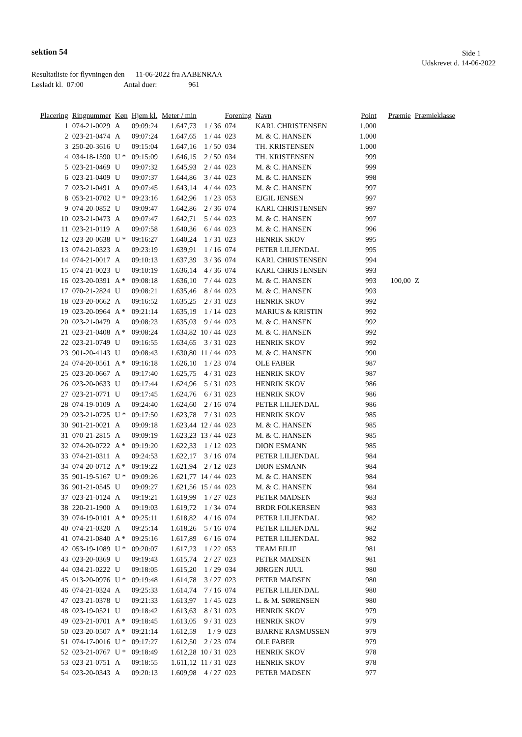sektion 54 Side 1
Udskrevet d. 14-06-2022
Resultatliste for flyvningen den 11-06-2022 fra AABENRAA
Løsladt kl. 07:00 Antal duer: 961
| Placering | Ringnummer | Køn | Hjem kl. | Meter / min | | Forening | Navn | Point | Præmie | Præmieklasse |
| --- | --- | --- | --- | --- | --- | --- | --- | --- | --- | --- |
| 1 | 074-21-0029 | A | 09:09:24 | 1.647,73 | 1 / 36 | 074 | KARL CHRISTENSEN | 1.000 | | |
| 2 | 023-21-0474 | A | 09:07:24 | 1.647,65 | 1 / 44 | 023 | M. & C. HANSEN | 1.000 | | |
| 3 | 250-20-3616 | U | 09:15:04 | 1.647,16 | 1 / 50 | 034 | TH. KRISTENSEN | 1.000 | | |
| 4 | 034-18-1590 | U * | 09:15:09 | 1.646,15 | 2 / 50 | 034 | TH. KRISTENSEN | 999 | | |
| 5 | 023-21-0469 | U | 09:07:32 | 1.645,93 | 2 / 44 | 023 | M. & C. HANSEN | 999 | | |
| 6 | 023-21-0409 | U | 09:07:37 | 1.644,86 | 3 / 44 | 023 | M. & C. HANSEN | 998 | | |
| 7 | 023-21-0491 | A | 09:07:45 | 1.643,14 | 4 / 44 | 023 | M. & C. HANSEN | 997 | | |
| 8 | 053-21-0702 | U * | 09:23:16 | 1.642,96 | 1 / 23 | 053 | EJGIL JENSEN | 997 | | |
| 9 | 074-20-0852 | U | 09:09:47 | 1.642,86 | 2 / 36 | 074 | KARL CHRISTENSEN | 997 | | |
| 10 | 023-21-0473 | A | 09:07:47 | 1.642,71 | 5 / 44 | 023 | M. & C. HANSEN | 997 | | |
| 11 | 023-21-0119 | A | 09:07:58 | 1.640,36 | 6 / 44 | 023 | M. & C. HANSEN | 996 | | |
| 12 | 023-20-0638 | U * | 09:16:27 | 1.640,24 | 1 / 31 | 023 | HENRIK SKOV | 995 | | |
| 13 | 074-21-0323 | A | 09:23:19 | 1.639,91 | 1 / 16 | 074 | PETER LILJENDAL | 995 | | |
| 14 | 074-21-0017 | A | 09:10:13 | 1.637,39 | 3 / 36 | 074 | KARL CHRISTENSEN | 994 | | |
| 15 | 074-21-0023 | U | 09:10:19 | 1.636,14 | 4 / 36 | 074 | KARL CHRISTENSEN | 993 | | |
| 16 | 023-20-0391 | A * | 09:08:18 | 1.636,10 | 7 / 44 | 023 | M. & C. HANSEN | 993 | 100,00 | Z |
| 17 | 070-21-2824 | U | 09:08:21 | 1.635,46 | 8 / 44 | 023 | M. & C. HANSEN | 993 | | |
| 18 | 023-20-0662 | A | 09:16:52 | 1.635,25 | 2 / 31 | 023 | HENRIK SKOV | 992 | | |
| 19 | 023-20-0964 | A * | 09:21:14 | 1.635,19 | 1 / 14 | 023 | MARIUS & KRISTIN | 992 | | |
| 20 | 023-21-0479 | A | 09:08:23 | 1.635,03 | 9 / 44 | 023 | M. & C. HANSEN | 992 | | |
| 21 | 023-21-0408 | A * | 09:08:24 | 1.634,82 | 10 / 44 | 023 | M. & C. HANSEN | 992 | | |
| 22 | 023-21-0749 | U | 09:16:55 | 1.634,65 | 3 / 31 | 023 | HENRIK SKOV | 992 | | |
| 23 | 901-20-4143 | U | 09:08:43 | 1.630,80 | 11 / 44 | 023 | M. & C. HANSEN | 990 | | |
| 24 | 074-20-0561 | A * | 09:16:18 | 1.626,10 | 1 / 23 | 074 | OLE FABER | 987 | | |
| 25 | 023-20-0667 | A | 09:17:40 | 1.625,75 | 4 / 31 | 023 | HENRIK SKOV | 987 | | |
| 26 | 023-20-0633 | U | 09:17:44 | 1.624,96 | 5 / 31 | 023 | HENRIK SKOV | 986 | | |
| 27 | 023-21-0771 | U | 09:17:45 | 1.624,76 | 6 / 31 | 023 | HENRIK SKOV | 986 | | |
| 28 | 074-19-0109 | A | 09:24:40 | 1.624,60 | 2 / 16 | 074 | PETER LILJENDAL | 986 | | |
| 29 | 023-21-0725 | U * | 09:17:50 | 1.623,78 | 7 / 31 | 023 | HENRIK SKOV | 985 | | |
| 30 | 901-21-0021 | A | 09:09:18 | 1.623,44 | 12 / 44 | 023 | M. & C. HANSEN | 985 | | |
| 31 | 070-21-2815 | A | 09:09:19 | 1.623,23 | 13 / 44 | 023 | M. & C. HANSEN | 985 | | |
| 32 | 074-20-0722 | A * | 09:19:20 | 1.622,33 | 1 / 12 | 023 | DION ESMANN | 985 | | |
| 33 | 074-21-0311 | A | 09:24:53 | 1.622,17 | 3 / 16 | 074 | PETER LILJENDAL | 984 | | |
| 34 | 074-20-0712 | A * | 09:19:22 | 1.621,94 | 2 / 12 | 023 | DION ESMANN | 984 | | |
| 35 | 901-19-5167 | U * | 09:09:26 | 1.621,77 | 14 / 44 | 023 | M. & C. HANSEN | 984 | | |
| 36 | 901-21-0545 | U | 09:09:27 | 1.621,56 | 15 / 44 | 023 | M. & C. HANSEN | 984 | | |
| 37 | 023-21-0124 | A | 09:19:21 | 1.619,99 | 1 / 27 | 023 | PETER MADSEN | 983 | | |
| 38 | 220-21-1900 | A | 09:19:03 | 1.619,72 | 1 / 34 | 074 | BRDR FOLKERSEN | 983 | | |
| 39 | 074-19-0101 | A * | 09:25:11 | 1.618,82 | 4 / 16 | 074 | PETER LILJENDAL | 982 | | |
| 40 | 074-21-0320 | A | 09:25:14 | 1.618,26 | 5 / 16 | 074 | PETER LILJENDAL | 982 | | |
| 41 | 074-21-0840 | A * | 09:25:16 | 1.617,89 | 6 / 16 | 074 | PETER LILJENDAL | 982 | | |
| 42 | 053-19-1089 | U * | 09:20:07 | 1.617,23 | 1 / 22 | 053 | TEAM EILIF | 981 | | |
| 43 | 023-20-0369 | U | 09:19:43 | 1.615,74 | 2 / 27 | 023 | PETER MADSEN | 981 | | |
| 44 | 034-21-0222 | U | 09:18:05 | 1.615,20 | 1 / 29 | 034 | JØRGEN JUUL | 980 | | |
| 45 | 013-20-0976 | U * | 09:19:48 | 1.614,78 | 3 / 27 | 023 | PETER MADSEN | 980 | | |
| 46 | 074-21-0324 | A | 09:25:33 | 1.614,74 | 7 / 16 | 074 | PETER LILJENDAL | 980 | | |
| 47 | 023-21-0378 | U | 09:21:33 | 1.613,97 | 1 / 45 | 023 | L. & M. SØRENSEN | 980 | | |
| 48 | 023-19-0521 | U | 09:18:42 | 1.613,63 | 8 / 31 | 023 | HENRIK SKOV | 979 | | |
| 49 | 023-21-0701 | A * | 09:18:45 | 1.613,05 | 9 / 31 | 023 | HENRIK SKOV | 979 | | |
| 50 | 023-20-0507 | A * | 09:21:14 | 1.612,59 | 1 / 9 | 023 | BJARNE RASMUSSEN | 979 | | |
| 51 | 074-17-0016 | U * | 09:17:27 | 1.612,50 | 2 / 23 | 074 | OLE FABER | 979 | | |
| 52 | 023-21-0767 | U * | 09:18:49 | 1.612,28 | 10 / 31 | 023 | HENRIK SKOV | 978 | | |
| 53 | 023-21-0751 | A | 09:18:55 | 1.611,12 | 11 / 31 | 023 | HENRIK SKOV | 978 | | |
| 54 | 023-20-0343 | A | 09:20:13 | 1.609,98 | 4 / 27 | 023 | PETER MADSEN | 977 | | |